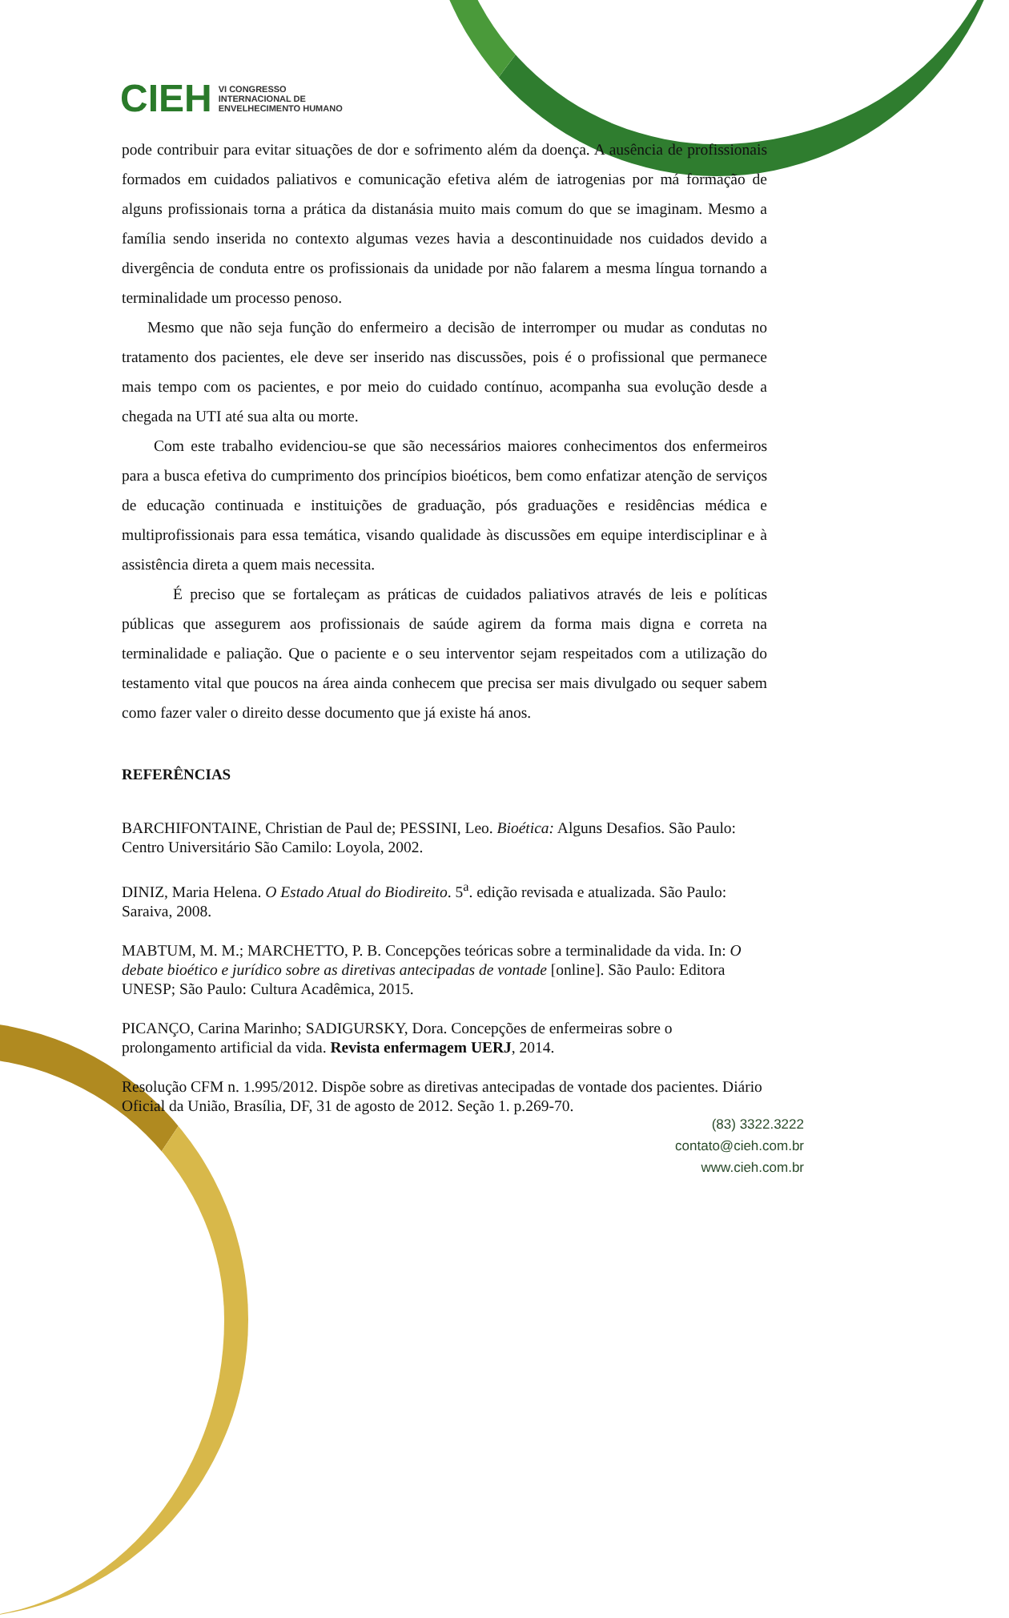CIEH
VI CONGRESSO
INTERNACIONAL DE
ENVELHECIMENTO HUMANO
pode contribuir para evitar situações de dor e sofrimento além da doença. A ausência de profissionais formados em cuidados paliativos e comunicação efetiva além de iatrogenias por má formação de alguns profissionais torna a prática da distanásia muito mais comum do que se imaginam. Mesmo a família sendo inserida no contexto algumas vezes havia a descontinuidade nos cuidados devido a divergência de conduta entre os profissionais da unidade por não falarem a mesma língua tornando a terminalidade um processo penoso.
Mesmo que não seja função do enfermeiro a decisão de interromper ou mudar as condutas no tratamento dos pacientes, ele deve ser inserido nas discussões, pois é o profissional que permanece mais tempo com os pacientes, e por meio do cuidado contínuo, acompanha sua evolução desde a chegada na UTI até sua alta ou morte.
Com este trabalho evidenciou-se que são necessários maiores conhecimentos dos enfermeiros para a busca efetiva do cumprimento dos princípios bioéticos, bem como enfatizar atenção de serviços de educação continuada e instituições de graduação, pós graduações e residências médica e multiprofissionais para essa temática, visando qualidade às discussões em equipe interdisciplinar e à assistência direta a quem mais necessita.
É preciso que se fortaleçam as práticas de cuidados paliativos através de leis e políticas públicas que assegurem aos profissionais de saúde agirem da forma mais digna e correta na terminalidade e paliação. Que o paciente e o seu interventor sejam respeitados com a utilização do testamento vital que poucos na área ainda conhecem que precisa ser mais divulgado ou sequer sabem como fazer valer o direito desse documento que já existe há anos.
REFERÊNCIAS
BARCHIFONTAINE, Christian de Paul de; PESSINI, Leo. Bioética: Alguns Desafios. São Paulo: Centro Universitário São Camilo: Loyola, 2002.
DINIZ, Maria Helena. O Estado Atual do Biodireito. 5<sup>a</sup>. edição revisada e atualizada. São Paulo: Saraiva, 2008.
MABTUM, M. M.; MARCHETTO, P. B. Concepções teóricas sobre a terminalidade da vida. In: O debate bioético e jurídico sobre as diretivas antecipadas de vontade [online]. São Paulo: Editora UNESP; São Paulo: Cultura Acadêmica, 2015.
PICANÇO, Carina Marinho; SADIGURSKY, Dora. Concepções de enfermeiras sobre o prolongamento artificial da vida. Revista enfermagem UERJ, 2014.
Resolução CFM n. 1.995/2012. Dispõe sobre as diretivas antecipadas de vontade dos pacientes. Diário Oficial da União, Brasília, DF, 31 de agosto de 2012. Seção 1. p.269-70.
(83) 3322.3222
contato@cieh.com.br
www.cieh.com.br